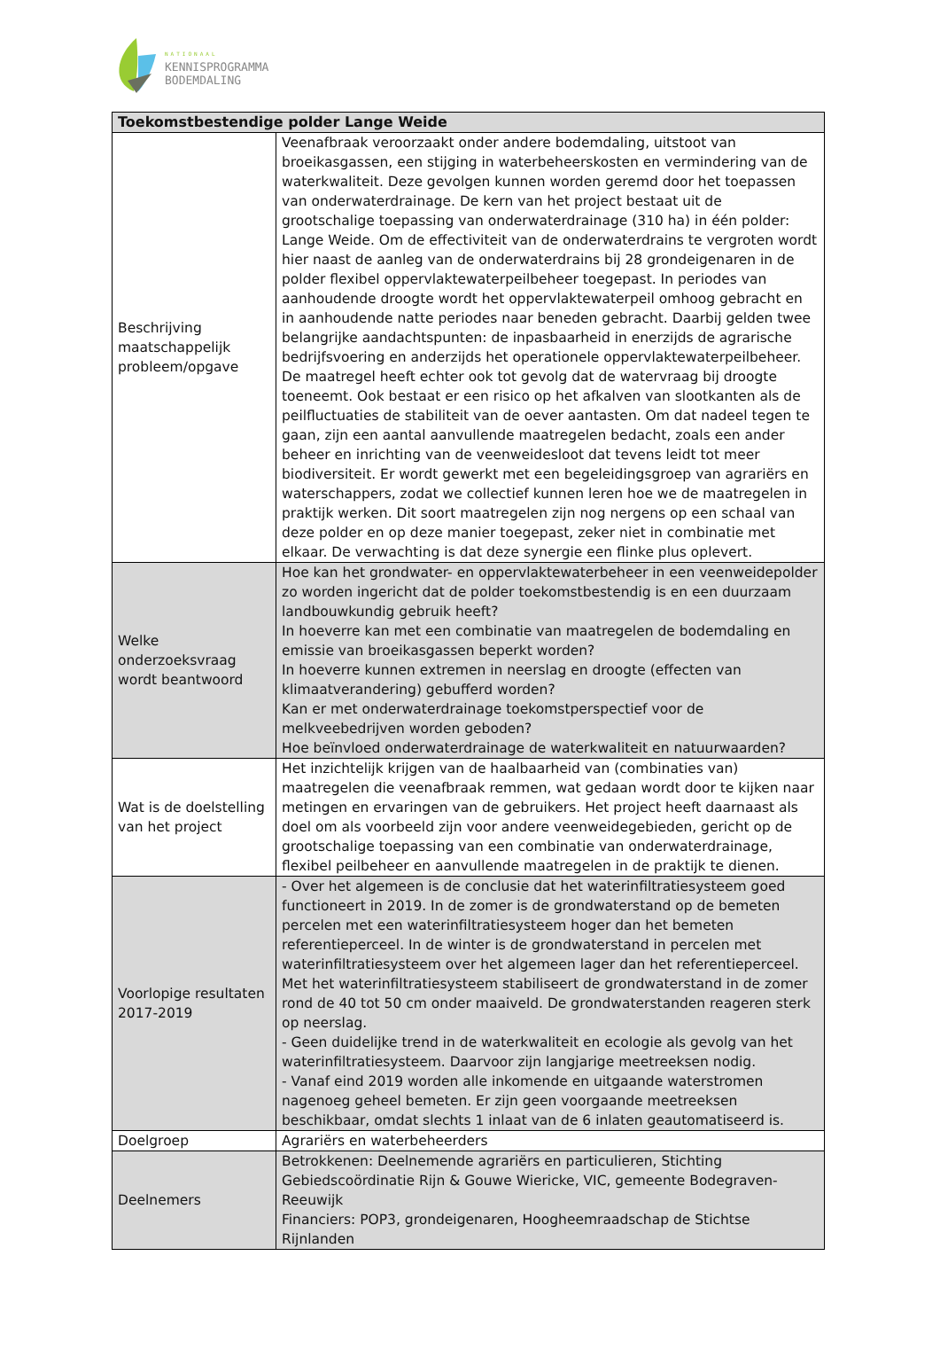NATIONAAL
KENNISPROGRAMMA
BODEMDALING
| Toekomstbestendige polder Lange Weide | |
| --- | --- |
| Beschrijving maatschappelijk probleem/opgave | Veenafbraak veroorzaakt onder andere bodemdaling, uitstoot van broeikasgassen, een stijging in waterbeheerskosten en vermindering van de waterkwaliteit. Deze gevolgen kunnen worden geremd door het toepassen van onderwaterdrainage. De kern van het project bestaat uit de grootschalige toepassing van onderwaterdrainage (310 ha) in één polder: Lange Weide. Om de effectiviteit van de onderwaterdrains te vergroten wordt hier naast de aanleg van de onderwaterdrains bij 28 grondeigenaren in de polder flexibel oppervlaktewaterpeilbeheer toegepast. In periodes van aanhoudende droogte wordt het oppervlaktewaterpeil omhoog gebracht en in aanhoudende natte periodes naar beneden gebracht. Daarbij gelden twee belangrijke aandachtspunten: de inpasbaarheid in enerzijds de agrarische bedrijfsvoering en anderzijds het operationele oppervlaktewaterpeilbeheer. De maatregel heeft echter ook tot gevolg dat de watervraag bij droogte toeneemt. Ook bestaat er een risico op het afkalven van slootkanten als de peilfluctuaties de stabiliteit van de oever aantasten. Om dat nadeel tegen te gaan, zijn een aantal aanvullende maatregelen bedacht, zoals een ander beheer en inrichting van de veenweidesloot dat tevens leidt tot meer biodiversiteit. Er wordt gewerkt met een begeleidingsgroep van agrariërs en waterschappers, zodat we collectief kunnen leren hoe we de maatregelen in praktijk werken. Dit soort maatregelen zijn nog nergens op een schaal van deze polder en op deze manier toegepast, zeker niet in combinatie met elkaar. De verwachting is dat deze synergie een flinke plus oplevert. |
| Welke onderzoeksvraag wordt beantwoord | Hoe kan het grondwater- en oppervlaktewaterbeheer in een veenweidepolder zo worden ingericht dat de polder toekomstbestendig is en een duurzaam landbouwkundig gebruik heeft? In hoeverre kan met een combinatie van maatregelen de bodemdaling en emissie van broeikasgassen beperkt worden? In hoeverre kunnen extremen in neerslag en droogte (effecten van klimaatverandering) gebufferd worden? Kan er met onderwaterdrainage toekomstperspectief voor de melkveebedrijven worden geboden? Hoe beïnvloed onderwaterdrainage de waterkwaliteit en natuurwaarden? |
| Wat is de doelstelling van het project | Het inzichtelijk krijgen van de haalbaarheid van (combinaties van) maatregelen die veenafbraak remmen, wat gedaan wordt door te kijken naar metingen en ervaringen van de gebruikers. Het project heeft daarnaast als doel om als voorbeeld zijn voor andere veenweidegebieden, gericht op de grootschalige toepassing van een combinatie van onderwaterdrainage, flexibel peilbeheer en aanvullende maatregelen in de praktijk te dienen. |
| Voorlopige resultaten 2017-2019 | - Over het algemeen is de conclusie dat het waterinfiltratiesysteem goed functioneert in 2019. In de zomer is de grondwaterstand op de bemeten percelen met een waterinfiltratiesysteem hoger dan het bemeten referentieperceel. In de winter is de grondwaterstand in percelen met waterinfiltratiesysteem over het algemeen lager dan het referentieperceel. Met het waterinfiltratiesysteem stabiliseert de grondwaterstand in de zomer rond de 40 tot 50 cm onder maaiveld. De grondwaterstanden reageren sterk op neerslag. - Geen duidelijke trend in de waterkwaliteit en ecologie als gevolg van het waterinfiltratiesysteem. Daarvoor zijn langjarige meetreeksen nodig. - Vanaf eind 2019 worden alle inkomende en uitgaande waterstromen nagenoeg geheel bemeten. Er zijn geen voorgaande meetreeksen beschikbaar, omdat slechts 1 inlaat van de 6 inlaten geautomatiseerd is. |
| Doelgroep | Agrariërs en waterbeheerders |
| Deelnemers | Betrokkenen: Deelnemende agrariërs en particulieren, Stichting Gebiedscoördinatie Rijn & Gouwe Wiericke, VIC, gemeente Bodegraven-Reeuwijk Financiers: POP3, grondeigenaren, Hoogheemraadschap de Stichtse Rijnlanden |